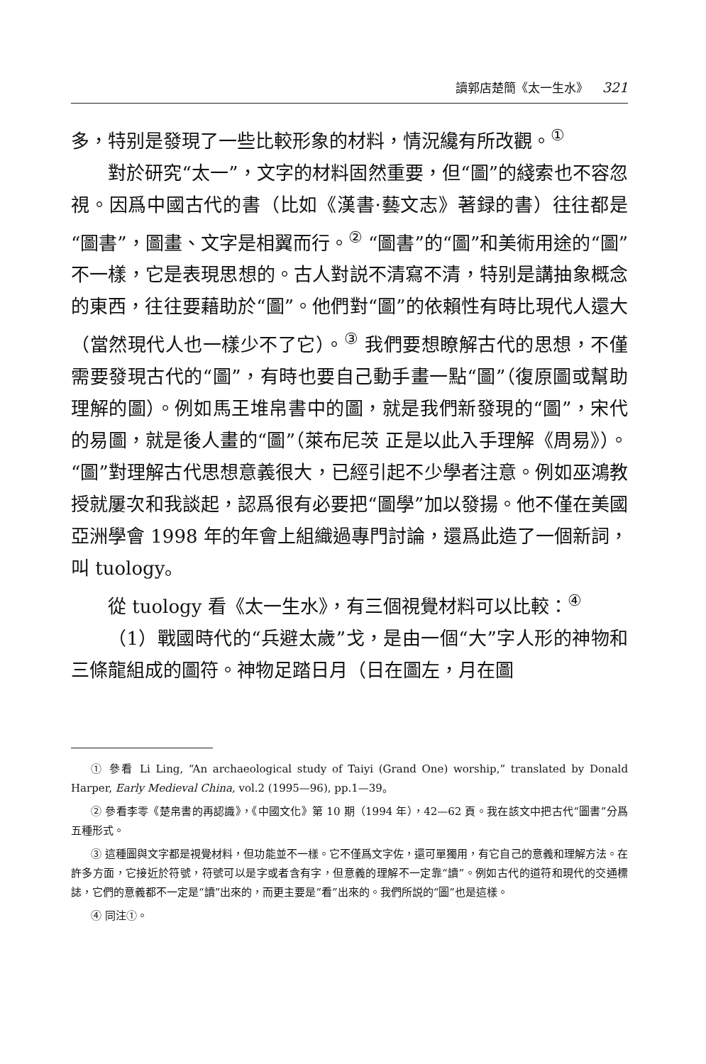讀郭店楚簡《太一生水》 321
多，特别是發現了一些比較形象的材料，情況纔有所改觀。<sup>①</sup>
對於研究“太一”，文字的材料固然重要，但“圖”的綫索也不容忽視。因爲中國古代的書（比如《漢書·藝文志》著録的書）往往都是“圖書”，圖畫、文字是相翼而行。<sup>②</sup> “圖書”的“圖”和美術用途的“圖”不一樣，它是表現思想的。古人對説不清寫不清，特别是講抽象概念的東西，往往要藉助於“圖”。他們對“圖”的依賴性有時比現代人還大（當然現代人也一樣少不了它）。<sup>③</sup> 我們要想瞭解古代的思想，不僅需要發現古代的“圖”，有時也要自己動手畫一點“圖”（復原圖或幫助理解的圖）。例如馬王堆帛書中的圖，就是我們新發現的“圖”，宋代的易圖，就是後人畫的“圖”（萊布尼茨 正是以此入手理解《周易》）。“圖”對理解古代思想意義很大，已經引起不少學者注意。例如巫鴻教授就屢次和我談起，認爲很有必要把“圖學”加以發揚。他不僅在美國亞洲學會 1998 年的年會上組織過專門討論，還爲此造了一個新詞，叫 tuology。
從 tuology 看《太一生水》，有三個視覺材料可以比較：<sup>④</sup>
（1）戰國時代的“兵避太歲”戈，是由一個“大”字人形的神物和三條龍組成的圖符。神物足踏日月（日在圖左，月在圖
① 參看 Li Ling, “An archaeological study of Taiyi (Grand One) worship,” translated by Donald Harper, Early Medieval China, vol.2 (1995—96), pp.1—39。
② 參看李零《楚帛書的再認識》，《中國文化》第 10 期（1994 年），42—62 頁。我在該文中把古代“圖書”分爲五種形式。
③ 這種圖與文字都是視覺材料，但功能並不一樣。它不僅爲文字佐，還可單獨用，有它自己的意義和理解方法。在許多方面，它接近於符號，符號可以是字或者含有字，但意義的理解不一定靠“讀”。例如古代的道符和現代的交通標誌，它們的意義都不一定是“讀”出來的，而更主要是“看”出來的。我們所説的“圖”也是這樣。
④ 同注①。